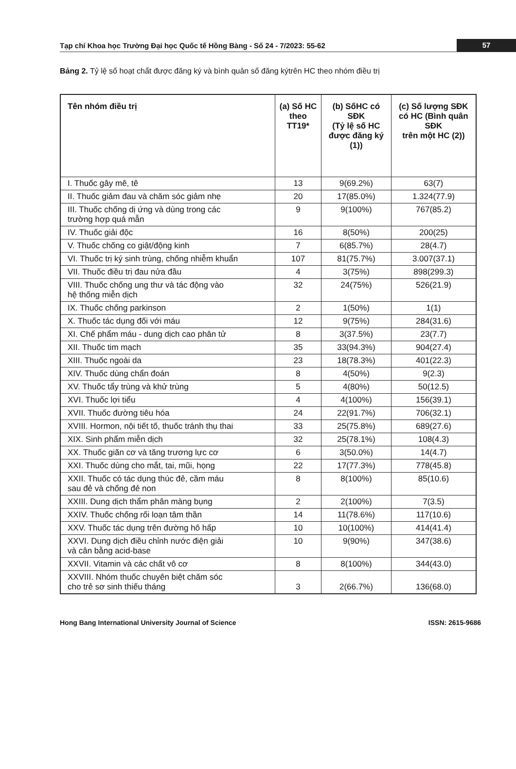Tạp chí Khoa học Trường Đại học Quốc tế Hồng Bàng - Số 24 - 7/2023: 55-62 57
Bảng 2. Tỷ lệ số hoạt chất được đăng ký và bình quân số đăng kýtrên HC theo nhóm điều trị
| Tên nhóm điều trị | (a) Số HC theo TT19* | (b) SốHC có SĐK (Tỷ lệ số HC được đăng ký (1)) | (c) Số lượng SĐK có HC (Bình quân SĐK trên một HC (2)) |
| --- | --- | --- | --- |
| I. Thuốc gây mê, tê | 13 | 9(69.2%) | 63(7) |
| II. Thuốc giảm đau và chăm sóc giảm nhẹ | 20 | 17(85.0%) | 1.324(77.9) |
| III. Thuốc chống dị ứng và dùng trong các trường hợp quá mẫn | 9 | 9(100%) | 767(85.2) |
| IV. Thuốc giải độc | 16 | 8(50%) | 200(25) |
| V. Thuốc chống co giật/động kinh | 7 | 6(85.7%) | 28(4.7) |
| VI. Thuốc trị ký sinh trùng, chống nhiễm khuẩn | 107 | 81(75.7%) | 3.007(37.1) |
| VII. Thuốc điều trị đau nửa đầu | 4 | 3(75%) | 898(299.3) |
| VIII. Thuốc chống ung thư và tác động vào hệ thống miễn dịch | 32 | 24(75%) | 526(21.9) |
| IX. Thuốc chống parkinson | 2 | 1(50%) | 1(1) |
| X. Thuốc tác dụng đối với máu | 12 | 9(75%) | 284(31.6) |
| XI. Chế phẩm máu - dung dịch cao phân tử | 8 | 3(37.5%) | 23(7.7) |
| XII. Thuốc tim mạch | 35 | 33(94.3%) | 904(27.4) |
| XIII. Thuốc ngoài da | 23 | 18(78.3%) | 401(22.3) |
| XIV. Thuốc dùng chẩn đoán | 8 | 4(50%) | 9(2.3) |
| XV. Thuốc tẩy trùng và khử trùng | 5 | 4(80%) | 50(12.5) |
| XVI. Thuốc lợi tiểu | 4 | 4(100%) | 156(39.1) |
| XVII. Thuốc đường tiêu hóa | 24 | 22(91.7%) | 706(32.1) |
| XVIII. Hormon, nội tiết tố, thuốc tránh thụ thai | 33 | 25(75.8%) | 689(27.6) |
| XIX. Sinh phẩm miễn dịch | 32 | 25(78.1%) | 108(4.3) |
| XX. Thuốc giãn cơ và tăng trương lực cơ | 6 | 3(50.0%) | 14(4.7) |
| XXI. Thuốc dùng cho mắt, tai, mũi, họng | 22 | 17(77.3%) | 778(45.8) |
| XXII. Thuốc có tác dụng thúc đẻ, cầm máu sau đẻ và chống đẻ non | 8 | 8(100%) | 85(10.6) |
| XXIII. Dung dịch thẩm phân màng bụng | 2 | 2(100%) | 7(3.5) |
| XXIV. Thuốc chống rối loạn tâm thần | 14 | 11(78.6%) | 117(10.6) |
| XXV. Thuốc tác dụng trên đường hô hấp | 10 | 10(100%) | 414(41.4) |
| XXVI. Dung dịch điều chỉnh nước điện giải và cân bằng acid-base | 10 | 9(90%) | 347(38.6) |
| XXVII. Vitamin và các chất vô cơ | 8 | 8(100%) | 344(43.0) |
| XXVIII. Nhóm thuốc chuyên biệt chăm sóc cho trẻ sơ sinh thiếu tháng | 3 | 2(66.7%) | 136(68.0) |
Hong Bang International University Journal of Science ISSN: 2615-9686